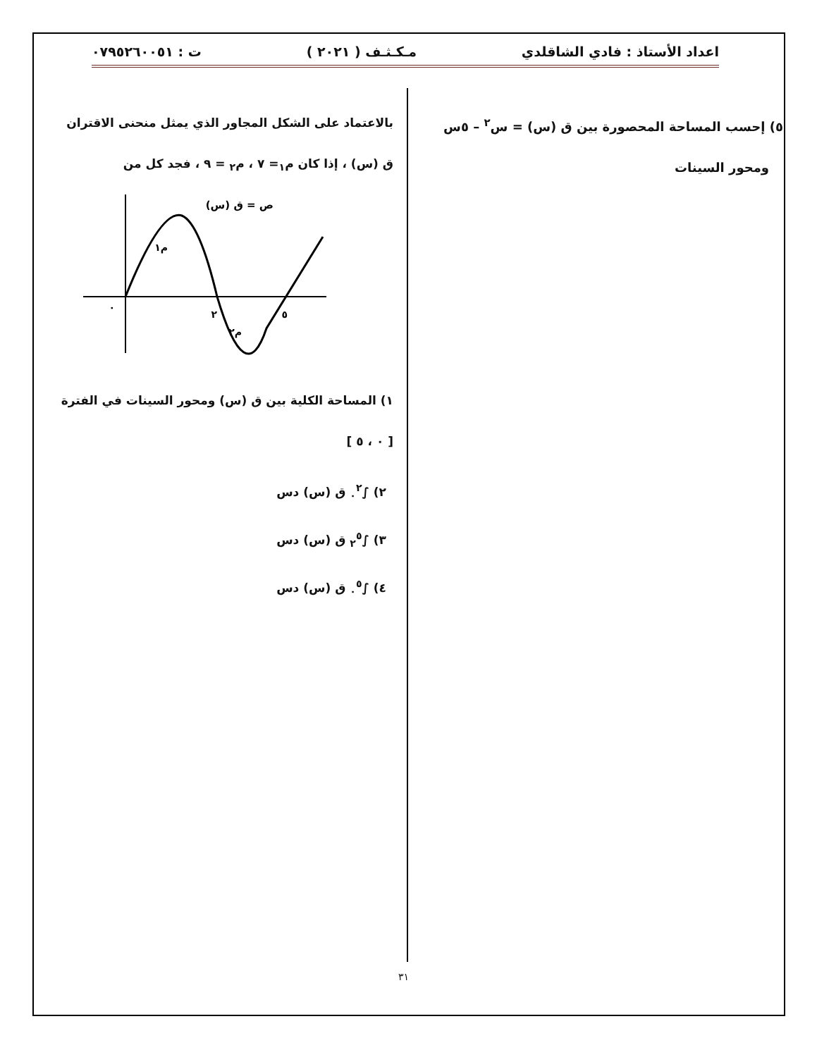اعداد الأستاذ : فادي الشاقلدي مـكـثـف ( ٢٠٢١ ) ت : ٠٧٩٥٢٦٠٠٥١
٥) إحسب المساحة المحصورة بين ق (س) = س<sup>٢</sup> – ٥س
ومحور السينات
بالاعتماد على الشكل المجاور الذي يمثل منحنى الاقتران
ق (س) ، إذا كان م<sub>١</sub>= ٧ ، م<sub>٢</sub> = ٩ ، فجد كل من
ص = ق (س)
م١
م٢
٢
٥
٠
١) المساحة الكلية بين ق (س) ومحور السينات في الفترة
[ ٠ ، ٥ ]
٢) ∫<sub>٠</sub><sup>٢</sup> ق (س) دس
٣) ∫<sub>٢</sub><sup>٥</sup> ق (س) دس
٤) ∫<sub>٠</sub><sup>٥</sup> ق (س) دس
٣١